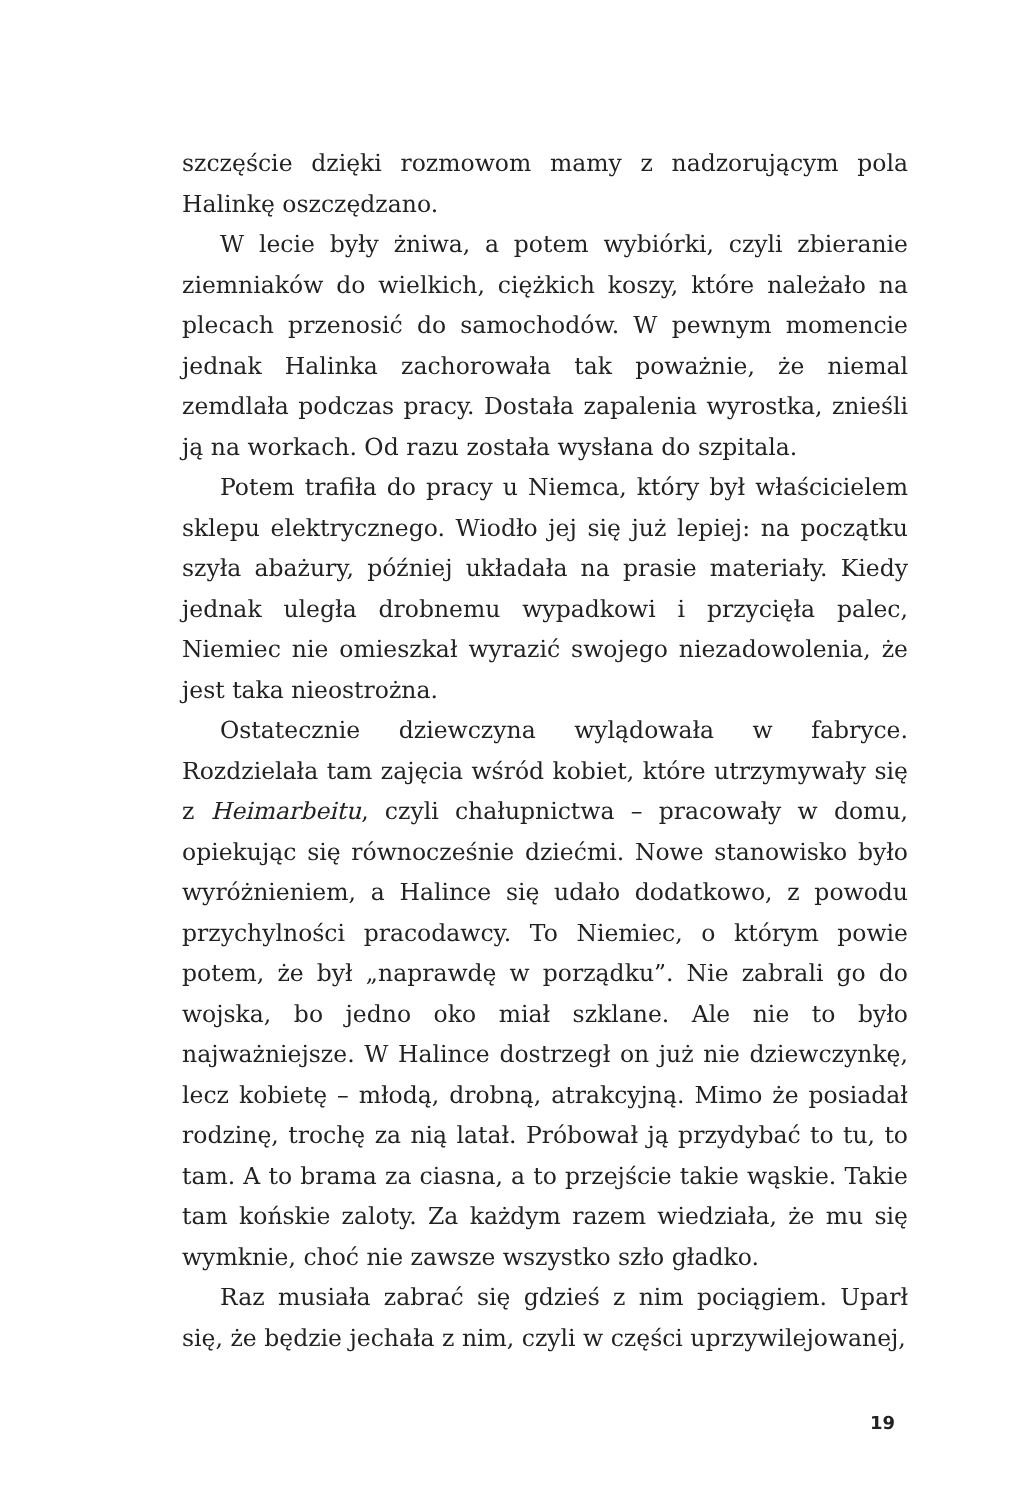szczęście dzięki rozmowom mamy z nadzorującym pola Halinkę oszczędzano.
W lecie były żniwa, a potem wybiórki, czyli zbieranie ziemniaków do wielkich, ciężkich koszy, które należało na plecach przenosić do samochodów. W pewnym momencie jednak Halinka zachorowała tak poważnie, że niemal zemdlała podczas pracy. Dostała zapalenia wyrostka, znieśli ją na workach. Od razu została wysłana do szpitala.
Potem trafiła do pracy u Niemca, który był właścicielem sklepu elektrycznego. Wiodło jej się już lepiej: na początku szyła abażury, później układała na prasie materiały. Kiedy jednak uległa drobnemu wypadkowi i przycięła palec, Niemiec nie omieszkał wyrazić swojego niezadowolenia, że jest taka nieostrożna.
Ostatecznie dziewczyna wylądowała w fabryce. Rozdzielała tam zajęcia wśród kobiet, które utrzymywały się z Heimarbeitu, czyli chałupnictwa – pracowały w domu, opiekując się równocześnie dziećmi. Nowe stanowisko było wyróżnieniem, a Halince się udało dodatkowo, z powodu przychylności pracodawcy. To Niemiec, o którym powie potem, że był „naprawdę w porządku”. Nie zabrali go do wojska, bo jedno oko miał szklane. Ale nie to było najważniejsze. W Halince dostrzegł on już nie dziewczynkę, lecz kobietę – młodą, drobną, atrakcyjną. Mimo że posiadał rodzinę, trochę za nią latał. Próbował ją przydybać to tu, to tam. A to brama za ciasna, a to przejście takie wąskie. Takie tam końskie zaloty. Za każdym razem wiedziała, że mu się wymknie, choć nie zawsze wszystko szło gładko.
Raz musiała zabrać się gdzieś z nim pociągiem. Uparł się, że będzie jechała z nim, czyli w części uprzywilejowanej,
19